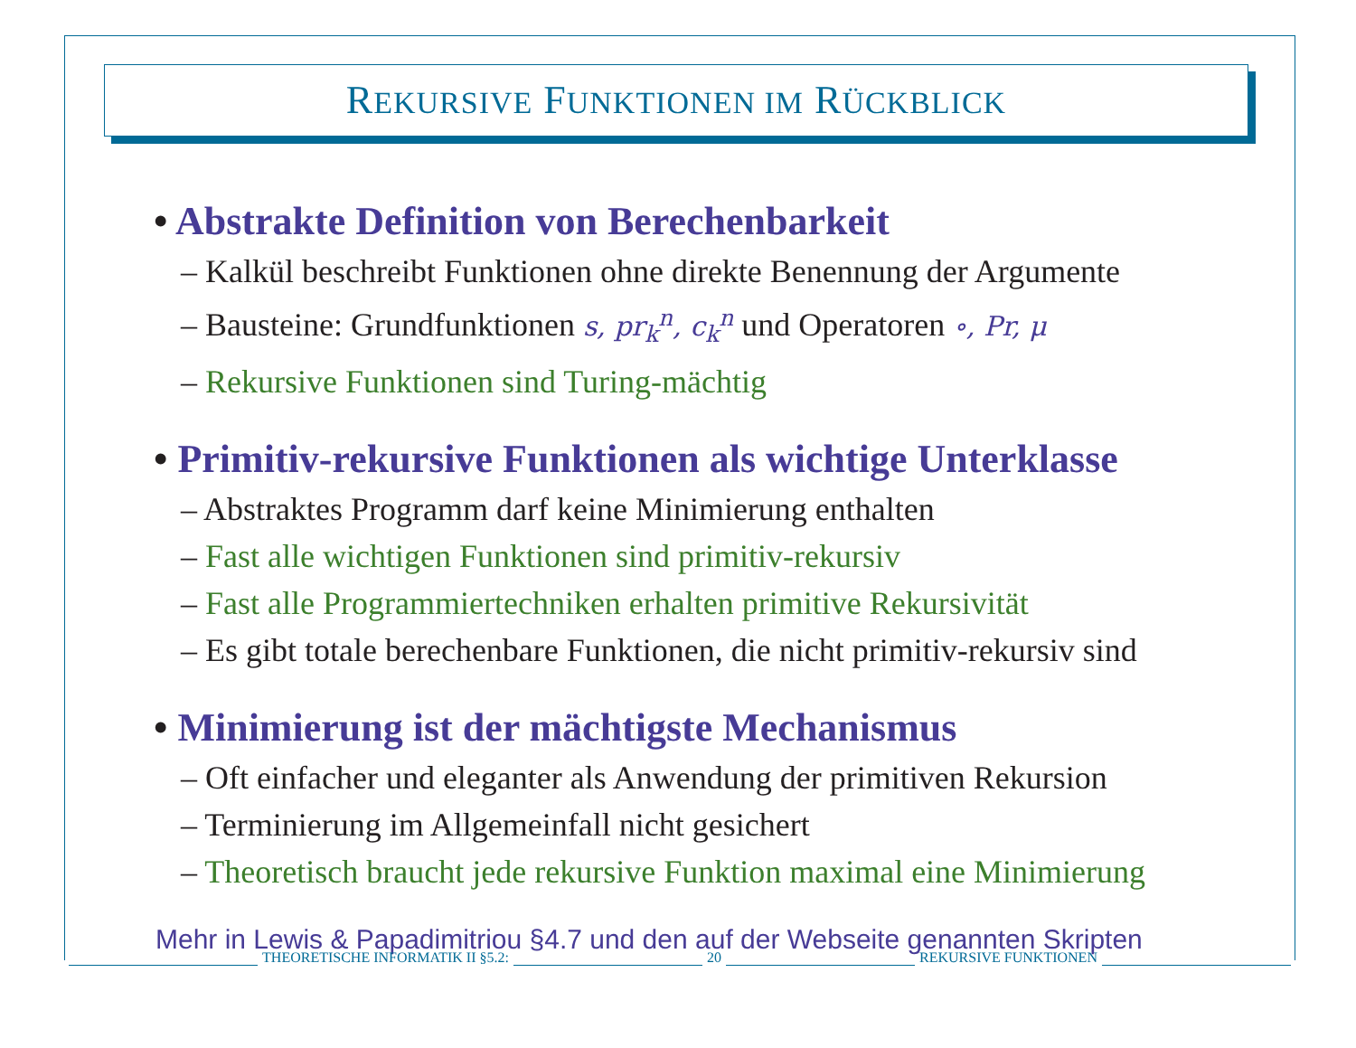REKURSIVE FUNKTIONEN IM RÜCKBLICK
• Abstrakte Definition von Berechenbarkeit
– Kalkül beschreibt Funktionen ohne direkte Benennung der Argumente
– Bausteine: Grundfunktionen s, pr<sub>k</sub><sup>n</sup>, c<sub>k</sub><sup>n</sup> und Operatoren ∘, Pr, μ
– Rekursive Funktionen sind Turing-mächtig
• Primitiv-rekursive Funktionen als wichtige Unterklasse
– Abstraktes Programm darf keine Minimierung enthalten
– Fast alle wichtigen Funktionen sind primitiv-rekursiv
– Fast alle Programmiertechniken erhalten primitive Rekursivität
– Es gibt totale berechenbare Funktionen, die nicht primitiv-rekursiv sind
• Minimierung ist der mächtigste Mechanismus
– Oft einfacher und eleganter als Anwendung der primitiven Rekursion
– Terminierung im Allgemeinfall nicht gesichert
– Theoretisch braucht jede rekursive Funktion maximal eine Minimierung
Mehr in Lewis & Papadimitriou §4.7 und den auf der Webseite genannten Skripten
THEORETISCHE INFORMATIK II §5.2: 20 REKURSIVE FUNKTIONEN